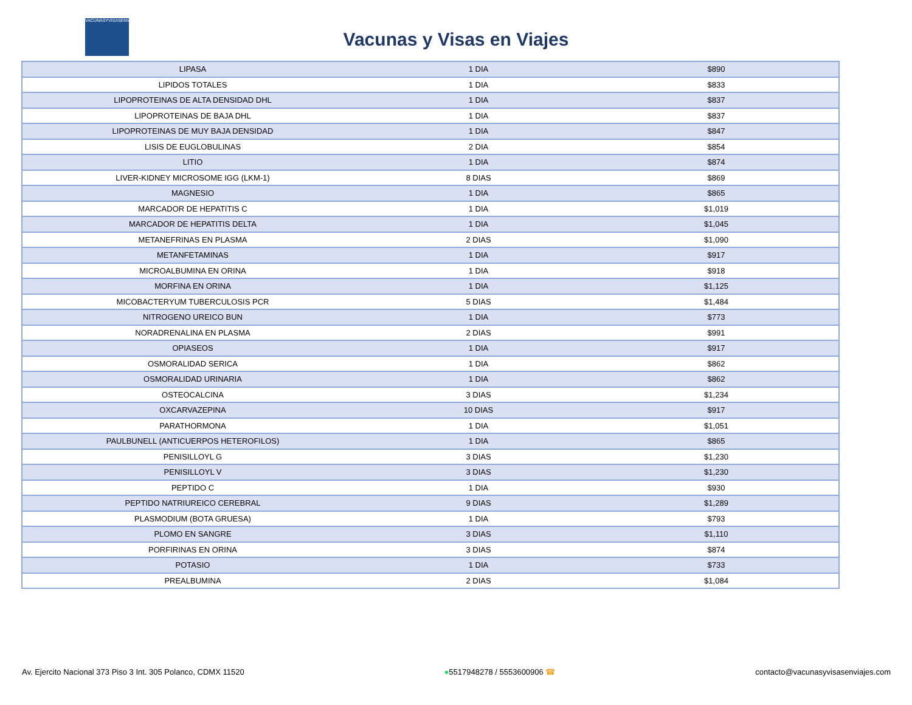VACUNASYVISASENVIAJES
Vacunas y Visas en Viajes
| LIPASA | 1 DIA | $890 |
| LIPIDOS TOTALES | 1 DIA | $833 |
| LIPOPROTEINAS DE ALTA DENSIDAD DHL | 1 DIA | $837 |
| LIPOPROTEINAS DE BAJA DHL | 1 DIA | $837 |
| LIPOPROTEINAS DE MUY BAJA DENSIDAD | 1 DIA | $847 |
| LISIS DE EUGLOBULINAS | 2 DIA | $854 |
| LITIO | 1 DIA | $874 |
| LIVER-KIDNEY MICROSOME IGG (LKM-1) | 8 DIAS | $869 |
| MAGNESIO | 1 DIA | $865 |
| MARCADOR DE HEPATITIS C | 1 DIA | $1,019 |
| MARCADOR DE HEPATITIS DELTA | 1 DIA | $1,045 |
| METANEFRINAS EN PLASMA | 2 DIAS | $1,090 |
| METANFETAMINAS | 1 DIA | $917 |
| MICROALBUMINA EN ORINA | 1 DIA | $918 |
| MORFINA EN ORINA | 1 DIA | $1,125 |
| MICOBACTERYUM TUBERCULOSIS PCR | 5 DIAS | $1,484 |
| NITROGENO UREICO BUN | 1 DIA | $773 |
| NORADRENALINA EN PLASMA | 2 DIAS | $991 |
| OPIASEOS | 1 DIA | $917 |
| OSMORALIDAD SERICA | 1 DIA | $862 |
| OSMORALIDAD URINARIA | 1 DIA | $862 |
| OSTEOCALCINA | 3 DIAS | $1,234 |
| OXCARVAZEPINA | 10 DIAS | $917 |
| PARATHORMONA | 1 DIA | $1,051 |
| PAULBUNELL (ANTICUERPOS HETEROFILOS) | 1 DIA | $865 |
| PENISILLOYL G | 3 DIAS | $1,230 |
| PENISILLOYL V | 3 DIAS | $1,230 |
| PEPTIDO C | 1 DIA | $930 |
| PEPTIDO NATRIUREICO CEREBRAL | 9 DIAS | $1,289 |
| PLASMODIUM (BOTA GRUESA) | 1 DIA | $793 |
| PLOMO EN SANGRE | 3 DIAS | $1,110 |
| PORFIRINAS EN ORINA | 3 DIAS | $874 |
| POTASIO | 1 DIA | $733 |
| PREALBUMINA | 2 DIAS | $1,084 |
Av. Ejercito Nacional 373 Piso 3 Int. 305 Polanco, CDMX 11520 ●5517948278 / 5553600906 ☎ contacto@vacunasyvisasenviajes.com